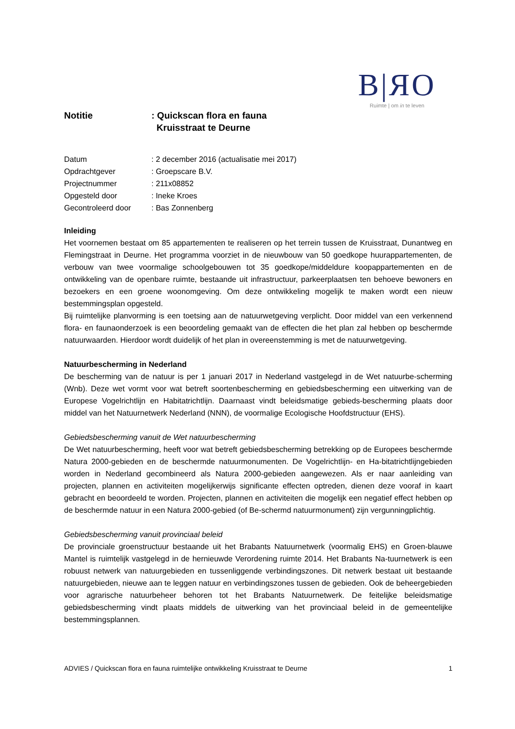B|ЯO
Ruimte | om in te leven
Notitie : Quickscan flora en fauna
Kruisstraat te Deurne
| Datum | : 2 december 2016 (actualisatie mei 2017) |
| Opdrachtgever | : Groepscare B.V. |
| Projectnummer | : 211x08852 |
| Opgesteld door | : Ineke Kroes |
| Gecontroleerd door | : Bas Zonnenberg |
Inleiding
Het voornemen bestaat om 85 appartementen te realiseren op het terrein tussen de Kruisstraat, Dunantweg en Flemingstraat in Deurne. Het programma voorziet in de nieuwbouw van 50 goedkope huurappartementen, de verbouw van twee voormalige schoolgebouwen tot 35 goedkope/middeldure koopappartementen en de ontwikkeling van de openbare ruimte, bestaande uit infrastructuur, parkeerplaatsen ten behoeve bewoners en bezoekers en een groene woonomgeving. Om deze ontwikkeling mogelijk te maken wordt een nieuw bestemmingsplan opgesteld.
Bij ruimtelijke planvorming is een toetsing aan de natuurwetgeving verplicht. Door middel van een verkennend flora- en faunaonderzoek is een beoordeling gemaakt van de effecten die het plan zal hebben op beschermde natuurwaarden. Hierdoor wordt duidelijk of het plan in overeenstemming is met de natuurwetgeving.
Natuurbescherming in Nederland
De bescherming van de natuur is per 1 januari 2017 in Nederland vastgelegd in de Wet natuurbe-scherming (Wnb). Deze wet vormt voor wat betreft soortenbescherming en gebiedsbescherming een uitwerking van de Europese Vogelrichtlijn en Habitatrichtlijn. Daarnaast vindt beleidsmatige gebieds-bescherming plaats door middel van het Natuurnetwerk Nederland (NNN), de voormalige Ecologische Hoofdstructuur (EHS).
Gebiedsbescherming vanuit de Wet natuurbescherming
De Wet natuurbescherming, heeft voor wat betreft gebiedsbescherming betrekking op de Europees beschermde Natura 2000-gebieden en de beschermde natuurmonumenten. De Vogelrichtlijn- en Ha-bitatrichtlijngebieden worden in Nederland gecombineerd als Natura 2000-gebieden aangewezen. Als er naar aanleiding van projecten, plannen en activiteiten mogelijkerwijs significante effecten optreden, dienen deze vooraf in kaart gebracht en beoordeeld te worden. Projecten, plannen en activiteiten die mogelijk een negatief effect hebben op de beschermde natuur in een Natura 2000-gebied (of Be-schermd natuurmonument) zijn vergunningplichtig.
Gebiedsbescherming vanuit provinciaal beleid
De provinciale groenstructuur bestaande uit het Brabants Natuurnetwerk (voormalig EHS) en Groen-blauwe Mantel is ruimtelijk vastgelegd in de hernieuwde Verordening ruimte 2014. Het Brabants Na-tuurnetwerk is een robuust netwerk van natuurgebieden en tussenliggende verbindingszones. Dit netwerk bestaat uit bestaande natuurgebieden, nieuwe aan te leggen natuur en verbindingszones tussen de gebieden. Ook de beheergebieden voor agrarische natuurbeheer behoren tot het Brabants Natuurnetwerk. De feitelijke beleidsmatige gebiedsbescherming vindt plaats middels de uitwerking van het provinciaal beleid in de gemeentelijke bestemmingsplannen.
ADVIES / Quickscan flora en fauna ruimtelijke ontwikkeling Kruisstraat te Deurne 1